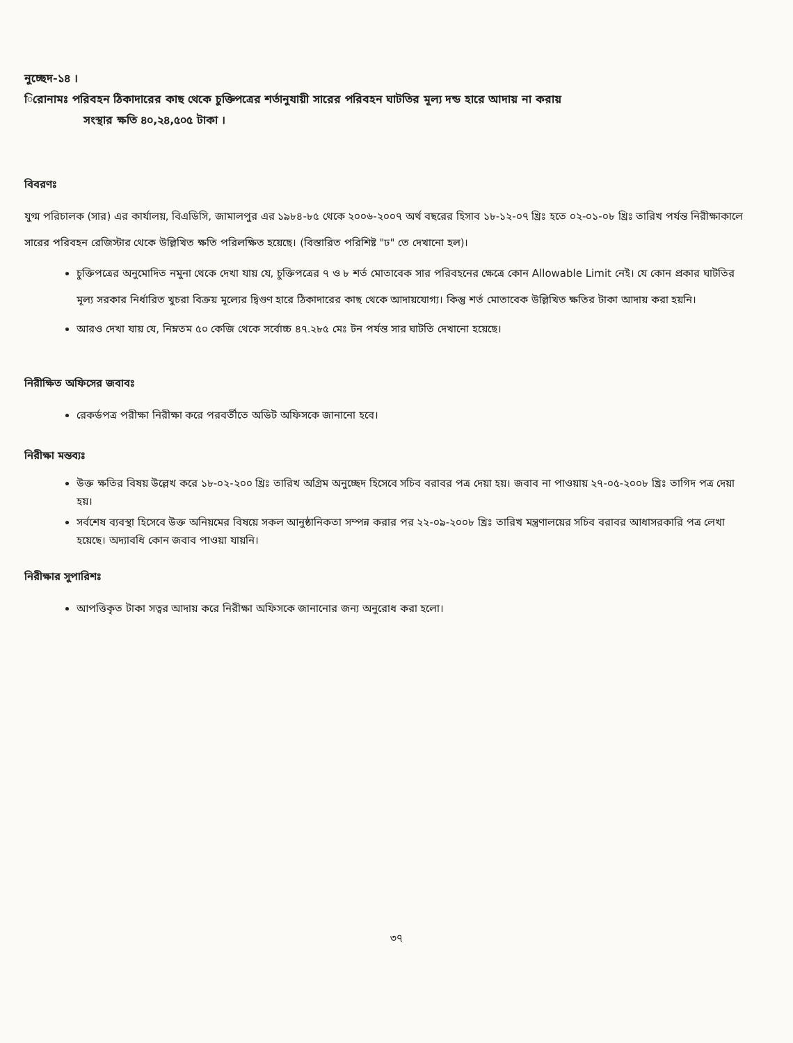নুচ্ছেদ-১৪ ।
িরোনামঃ পরিবহন ঠিকাদারের কাছ থেকে চুক্তিপত্রের শর্তানুযায়ী সারের পরিবহন ঘাটতির মূল্য দন্ড হারে আদায় না করায়
সংস্থার ক্ষতি ৪০,২৪,৫০৫ টাকা ।
বিবরণঃ
যুগ্ম পরিচালক (সার) এর কার্যালয়, বিএডিসি, জামালপুর এর ১৯৮৪-৮৫ থেকে ২০০৬-২০০৭ অর্থ বছরের হিসাব ১৮-১২-০৭ খ্রিঃ হতে ০২-০১-০৮ খ্রিঃ তারিখ পর্যন্ত নিরীক্ষাকালে সারের পরিবহন রেজিস্টার থেকে উল্লিখিত ক্ষতি পরিলক্ষিত হয়েছে। (বিস্তারিত পরিশিষ্ট "ঢ" তে দেখানো হল)।
চুক্তিপত্রের অনুমোদিত নমুনা থেকে দেখা যায় যে, চুক্তিপত্রের ৭ ও ৮ শর্ত মোতাবেক সার পরিবহনের ক্ষেত্রে কোন Allowable Limit নেই। যে কোন প্রকার ঘাটতির মূল্য সরকার নির্ধারিত খুচরা বিক্রয় মূল্যের দ্বিগুণ হারে ঠিকাদারের কাছ থেকে আদায়যোগ্য। কিন্তু শর্ত মোতাবেক উল্লিখিত ক্ষতির টাকা আদায় করা হয়নি।
আরও দেখা যায় যে, নিম্নতম ৫০ কেজি থেকে সর্বোচ্চ ৪৭.২৮৫ মেঃ টন পর্যন্ত সার ঘাটতি দেখানো হয়েছে।
নিরীক্ষিত অফিসের জবাবঃ
রেকর্ডপত্র পরীক্ষা নিরীক্ষা করে পরবর্তীতে অডিট অফিসকে জানানো হবে।
নিরীক্ষা মন্তব্যঃ
উক্ত ক্ষতির বিষয় উল্লেখ করে ১৮-০২-২০০ খ্রিঃ তারিখ অগ্রিম অনুচ্ছেদ হিসেবে সচিব বরাবর পত্র দেয়া হয়। জবাব না পাওয়ায় ২৭-০৫-২০০৮ খ্রিঃ তাগিদ পত্র দেয়া হয়।
সর্বশেষ ব্যবস্থা হিসেবে উক্ত অনিয়মের বিষয়ে সকল আনুষ্ঠানিকতা সম্পন্ন করার পর ২২-০৯-২০০৮ খ্রিঃ তারিখ মন্ত্রণালয়ের সচিব বরাবর আধাসরকারি পত্র লেখা হয়েছে। অদ্যাবধি কোন জবাব পাওয়া যায়নি।
নিরীক্ষার সুপারিশঃ
আপত্তিকৃত টাকা সত্বর আদায় করে নিরীক্ষা অফিসকে জানানোর জন্য অনুরোধ করা হলো।
৩৭